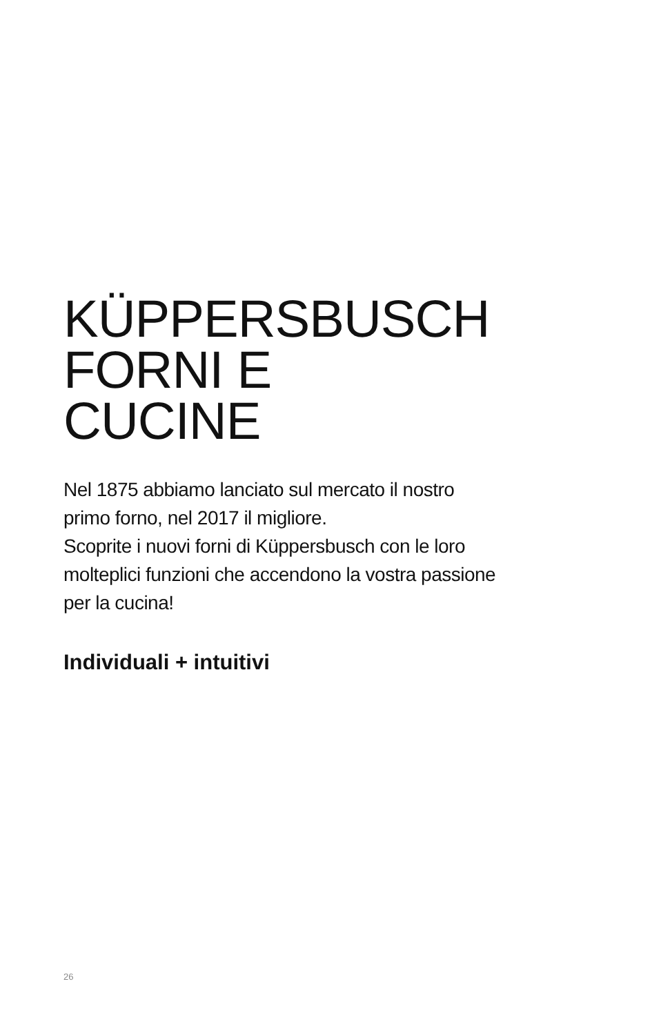KÜPPERSBUSCH
FORNI E
CUCINE
Nel 1875 abbiamo lanciato sul mercato il nostro
primo forno, nel 2017 il migliore.
Scoprite i nuovi forni di Küppersbusch con le loro
molteplici funzioni che accendono la vostra passione
per la cucina!
Individuali + intuitivi
26